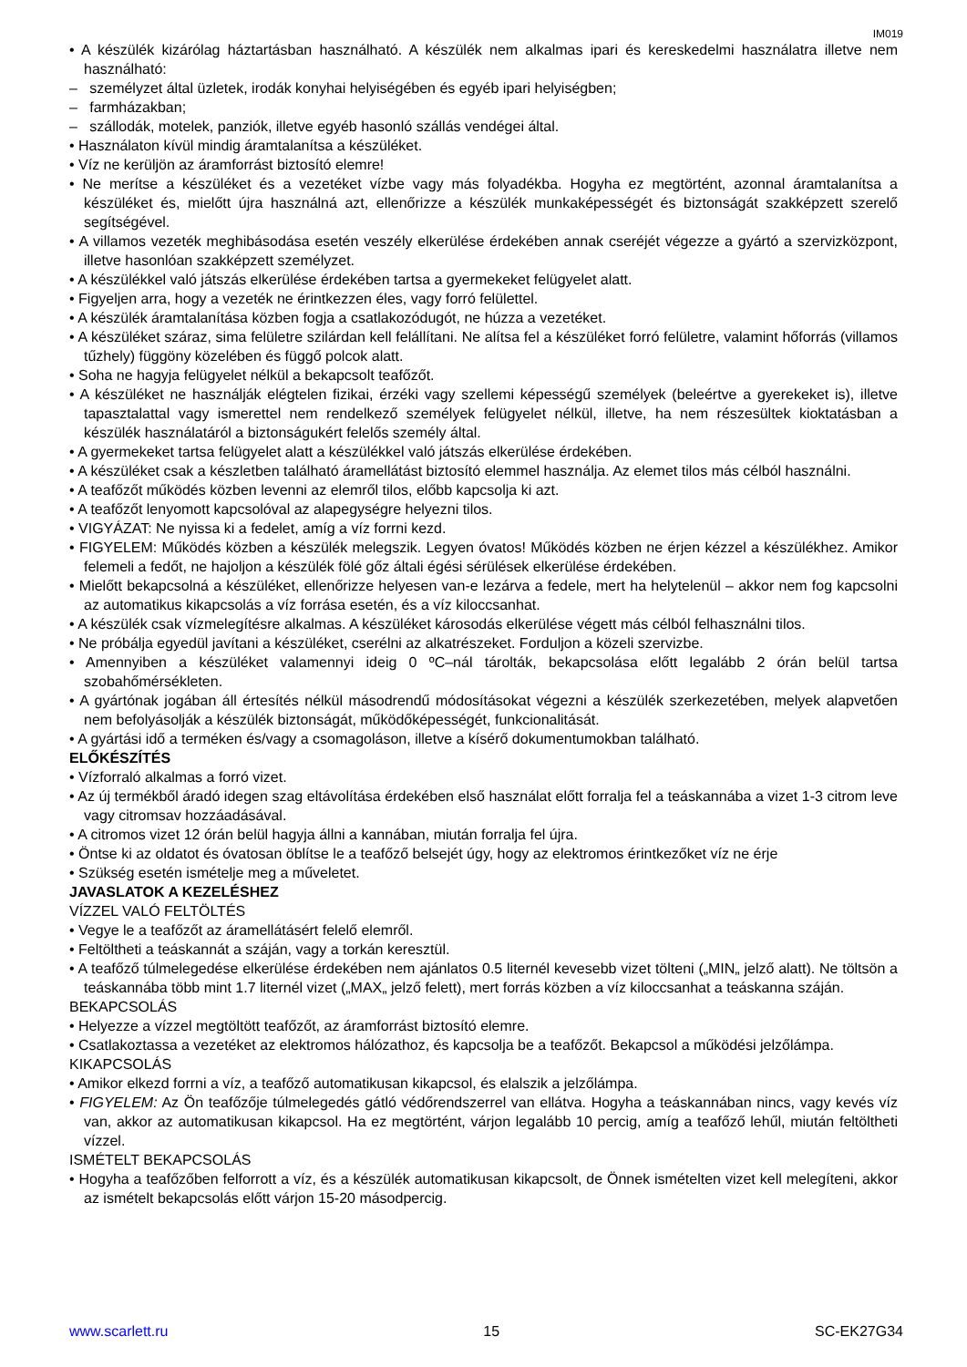IM019
• A készülék kizárólag háztartásban használható. A készülék nem alkalmas ipari és kereskedelmi használatra illetve nem használható:
– személyzet által üzletek, irodák konyhai helyiségében és egyéb ipari helyiségben;
– farmházakban;
– szállodák, motelek, panziók, illetve egyéb hasonló szállás vendégei által.
• Használaton kívül mindig áramtalanítsa a készüléket.
• Víz ne kerüljön az áramforrást biztosító elemre!
• Ne merítse a készüléket és a vezetéket vízbe vagy más folyadékba. Hogyha ez megtörtént, azonnal áramtalanítsa a készüléket és, mielőtt újra használná azt, ellenőrizze a készülék munkaképességét és biztonságát szakképzett szerelő segítségével.
• A villamos vezeték meghibásodása esetén veszély elkerülése érdekében annak cseréjét végezze a gyártó a szervizközpont, illetve hasonlóan szakképzett személyzet.
• A készülékkel való játszás elkerülése érdekében tartsa a gyermekeket felügyelet alatt.
• Figyeljen arra, hogy a vezeték ne érintkezzen éles, vagy forró felülettel.
• A készülék áramtalanítása közben fogja a csatlakozódugót, ne húzza a vezetéket.
• A készüléket száraz, sima felületre szilárdan kell felállítani. Ne alítsa fel a készüléket forró felületre, valamint hőforrás (villamos tűzhely) függöny közelében és függő polcok alatt.
• Soha ne hagyja felügyelet nélkül a bekapcsolt teafőzőt.
• A készüléket ne használják elégtelen fizikai, érzéki vagy szellemi képességű személyek (beleértve a gyerekeket is), illetve tapasztalattal vagy ismerettel nem rendelkező személyek felügyelet nélkül, illetve, ha nem részesültek kioktatásban a készülék használatáról a biztonságukért felelős személy által.
• A gyermekeket tartsa felügyelet alatt a készülékkel való játszás elkerülése érdekében.
• A készüléket csak a készletben található áramellátást biztosító elemmel használja. Az elemet tilos más célból használni.
• A teafőzőt működés közben levenni az elemről tilos, előbb kapcsolja ki azt.
• A teafőzőt lenyomott kapcsolóval az alapegységre helyezni tilos.
• VIGYÁZAT: Ne nyissa ki a fedelet, amíg a víz forrni kezd.
• FIGYELEM: Működés közben a készülék melegszik. Legyen óvatos! Működés közben ne érjen kézzel a készülékhez. Amikor felemeli a fedőt, ne hajoljon a készülék fölé gőz általi égési sérülések elkerülése érdekében.
• Mielőtt bekapcsolná a készüléket, ellenőrizze helyesen van-e lezárva a fedele, mert ha helytelenül – akkor nem fog kapcsolni az automatikus kikapcsolás a víz forrása esetén, és a víz kiloccsanhat.
• A készülék csak vízmelegítésre alkalmas. A készüléket károsodás elkerülése végett más célból felhasználni tilos.
• Ne próbálja egyedül javítani a készüléket, cserélni az alkatrészeket. Forduljon a közeli szervizbe.
• Amennyiben a készüléket valamennyi ideig 0 ºC–nál tárolták, bekapcsolása előtt legalább 2 órán belül tartsa szobahőmérsékleten.
• A gyártónak jogában áll értesítés nélkül másodrendű módosításokat végezni a készülék szerkezetében, melyek alapvetően nem befolyásolják a készülék biztonságát, működőképességét, funkcionalitását.
• A gyártási idő a terméken és/vagy a csomagoláson, illetve a kísérő dokumentumokban található.
ELŐKÉSZÍTÉS
• Vízforraló alkalmas a forró vizet.
• Az új termékből áradó idegen szag eltávolítása érdekében első használat előtt forralja fel a teáskannába a vizet 1-3 citrom leve vagy citromsav hozzáadásával.
• A citromos vizet 12 órán belül hagyja állni a kannában, miután forralja fel újra.
• Öntse ki az oldatot és óvatosan öblítse le a teafőző belsejét úgy, hogy az elektromos érintkezőket víz ne érje
• Szükség esetén ismételje meg a műveletet.
JAVASLATOK A KEZELÉSHEZ
VÍZZEL VALÓ FELTÖLTÉS
• Vegye le a teafőzőt az áramellátásért felelő elemről.
• Feltöltheti a teáskannát a száján, vagy a torkán keresztül.
• A teafőző túlmelegedése elkerülése érdekében nem ajánlatos 0.5 liternél kevesebb vizet tölteni („MIN„ jelző alatt). Ne töltsön a teáskannába több mint 1.7 liternél vizet („MAX„ jelző felett), mert forrás közben a víz kiloccsanhat a teáskanna száján.
BEKAPCSOLÁS
• Helyezze a vízzel megtöltött teafőzőt, az áramforrást biztosító elemre.
• Csatlakoztassa a vezetéket az elektromos hálózathoz, és kapcsolja be a teafőzőt. Bekapcsol a működési jelzőlámpa.
KIKAPCSOLÁS
• Amikor elkezd forrni a víz, a teafőző automatikusan kikapcsol, és elalszik a jelzőlámpa.
• FIGYELEM: Az Ön teafőzője túlmelegedés gátló védőrendszerrel van ellátva. Hogyha a teáskannában nincs, vagy kevés víz van, akkor az automatikusan kikapcsol. Ha ez megtörtént, várjon legalább 10 percig, amíg a teafőző lehűl, miután feltöltheti vízzel.
ISMÉTELT BEKAPCSOLÁS
• Hogyha a teafőzőben felforrott a víz, és a készülék automatikusan kikapcsolt, de Önnek ismételten vizet kell melegíteni, akkor az ismételt bekapcsolás előtt várjon 15-20 másodpercig.
www.scarlett.ru 15 SC-EK27G34